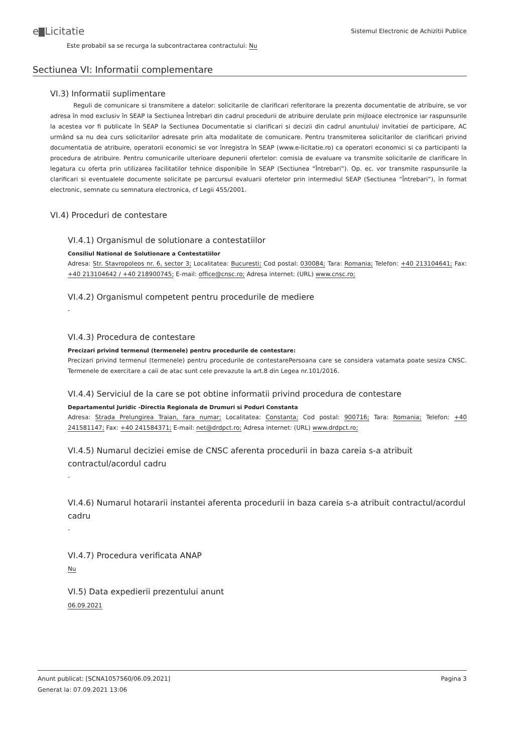e Licitatie
Sistemul Electronic de Achizitii Publice
Este probabil sa se recurga la subcontractarea contractului: Nu
Sectiunea VI: Informatii complementare
VI.3) Informatii suplimentare
Reguli de comunicare si transmitere a datelor: solicitarile de clarificari referitorare la prezenta documentatie de atribuire, se vor adresa în mod exclusiv în SEAP la Sectiunea Întrebari din cadrul procedurii de atribuire derulate prin mijloace electronice iar raspunsurile la acestea vor fi publicate în SEAP la Sectiunea Documentatie si clarificari si decizii din cadrul anuntului/ invitatiei de participare, AC urmând sa nu dea curs solicitarilor adresate prin alta modalitate de comunicare. Pentru transmiterea solicitarilor de clarificari privind documentatia de atribuire, operatorii economici se vor înregistra în SEAP (www.e-licitatie.ro) ca operatori economici si ca participanti la procedura de atribuire. Pentru comunicarile ulterioare depunerii ofertelor: comisia de evaluare va transmite solicitarile de clarificare în legatura cu oferta prin utilizarea facilitatilor tehnice disponibile în SEAP (Sectiunea “Întrebari”). Op. ec. vor transmite raspunsurile la clarificari si eventualele documente solicitate pe parcursul evaluarii ofertelor prin intermediul SEAP (Sectiunea “Întrebari”), în format electronic, semnate cu semnatura electronica, cf Legii 455/2001.
VI.4) Proceduri de contestare
VI.4.1) Organismul de solutionare a contestatiilor
Consiliul National de Solutionare a Contestatiilor
Adresa: Str. Stavropoleos nr. 6, sector 3; Localitatea: Bucuresti; Cod postal: 030084; Tara: Romania; Telefon: +40 213104641; Fax: +40 213104642 / +40 218900745; E-mail: office@cnsc.ro; Adresa internet: (URL) www.cnsc.ro;
VI.4.2) Organismul competent pentru procedurile de mediere
-
VI.4.3) Procedura de contestare
Precizari privind termenul (termenele) pentru procedurile de contestare:
Precizari privind termenul (termenele) pentru procedurile de contestarePersoana care se considera vatamata poate sesiza CNSC. Termenele de exercitare a caii de atac sunt cele prevazute la art.8 din Legea nr.101/2016.
VI.4.4) Serviciul de la care se pot obtine informatii privind procedura de contestare
Departamentul Juridic -Directia Regionala de Drumuri si Poduri Constanta
Adresa: Strada Prelungirea Traian, fara numar; Localitatea: Constanta; Cod postal: 900716; Tara: Romania; Telefon: +40 241581147; Fax: +40 241584371; E-mail: net@drdpct.ro; Adresa internet: (URL) www.drdpct.ro;
VI.4.5) Numarul deciziei emise de CNSC aferenta procedurii in baza careia s-a atribuit contractul/acordul cadru
-
VI.4.6) Numarul hotararii instantei aferenta procedurii in baza careia s-a atribuit contractul/acordul cadru
-
VI.4.7) Procedura verificata ANAP
Nu
VI.5) Data expedierii prezentului anunt
06.09.2021
Pagina 3 Anunt publicat: [SCNA1057560/06.09.2021]
Generat la: 07.09.2021 13:06